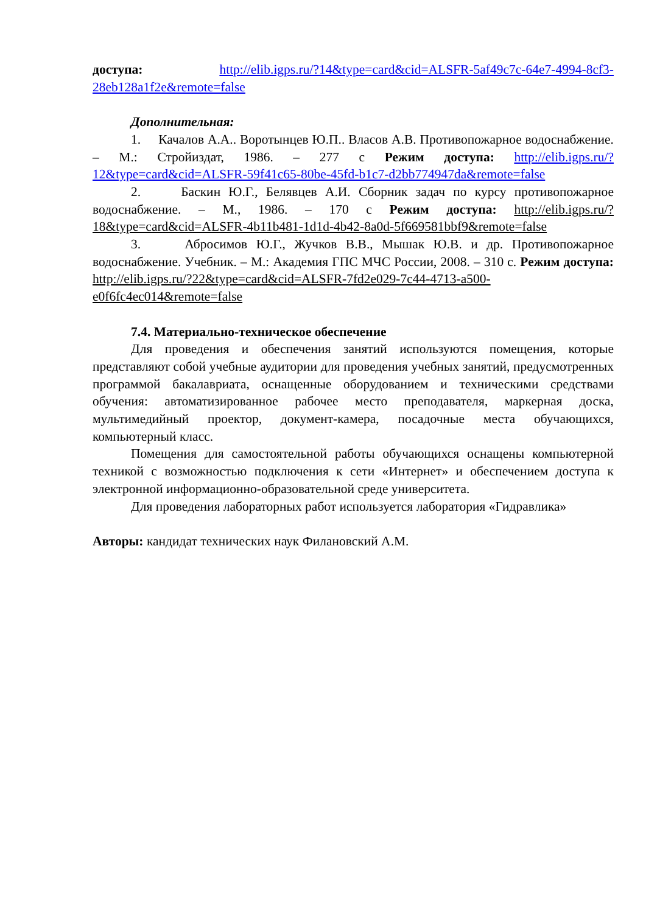доступа: http://elib.igps.ru/?14&type=card&cid=ALSFR-5af49c7c-64e7-4994-8cf3-28eb128a1f2e&remote=false
Дополнительная:
1. Качалов А.А.. Воротынцев Ю.П.. Власов А.В. Противопожарное водоснабжение. – М.: Стройиздат, 1986. – 277 с Режим доступа: http://elib.igps.ru/?12&type=card&cid=ALSFR-59f41c65-80be-45fd-b1c7-d2bb774947da&remote=false
2. Баскин Ю.Г., Белявцев А.И. Сборник задач по курсу противопожарное водоснабжение. – М., 1986. – 170 с Режим доступа: http://elib.igps.ru/?18&type=card&cid=ALSFR-4b11b481-1d1d-4b42-8a0d-5f669581bbf9&remote=false
3. Абросимов Ю.Г., Жучков В.В., Мышак Ю.В. и др. Противопожарное водоснабжение. Учебник. – М.: Академия ГПС МЧС России, 2008. – 310 с. Режим доступа: http://elib.igps.ru/?22&type=card&cid=ALSFR-7fd2e029-7c44-4713-a500-e0f6fc4ec014&remote=false
7.4. Материально-техническое обеспечение
Для проведения и обеспечения занятий используются помещения, которые представляют собой учебные аудитории для проведения учебных занятий, предусмотренных программой бакалавриата, оснащенные оборудованием и техническими средствами обучения: автоматизированное рабочее место преподавателя, маркерная доска, мультимедийный проектор, документ-камера, посадочные места обучающихся, компьютерный класс.
Помещения для самостоятельной работы обучающихся оснащены компьютерной техникой с возможностью подключения к сети «Интернет» и обеспечением доступа к электронной информационно-образовательной среде университета.
Для проведения лабораторных работ используется лаборатория «Гидравлика»
Авторы: кандидат технических наук Филановский А.М.